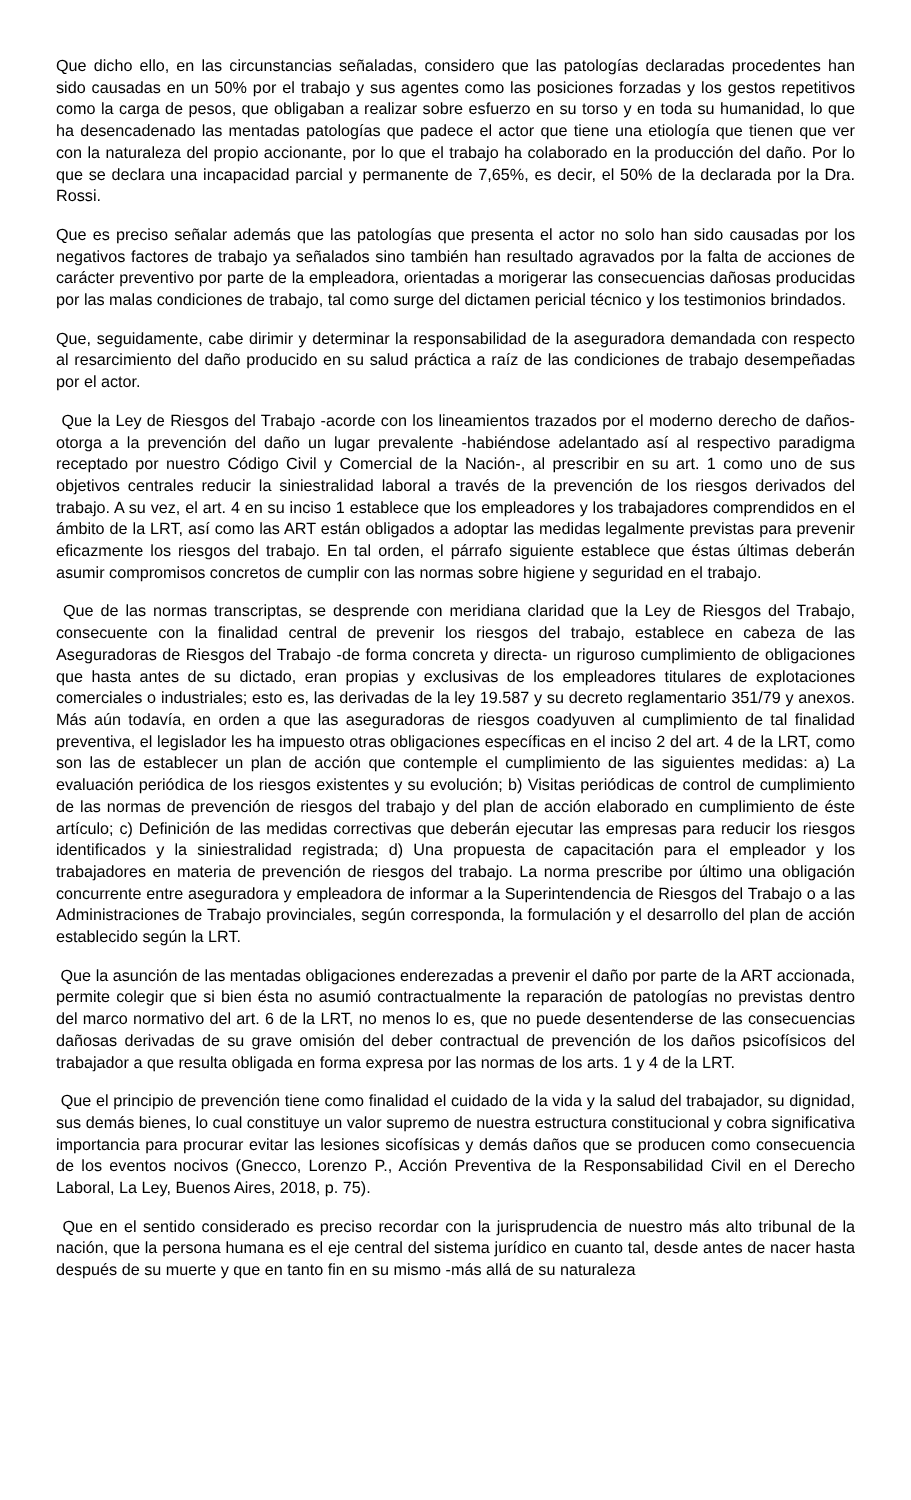Que dicho ello, en las circunstancias señaladas, considero que las patologías declaradas procedentes han sido causadas en un 50% por el trabajo y sus agentes como las posiciones forzadas y los gestos repetitivos como la carga de pesos, que obligaban a realizar sobre esfuerzo en su torso y en toda su humanidad, lo que ha desencadenado las mentadas patologías que padece el actor que tiene una etiología que tienen que ver con la naturaleza del propio accionante, por lo que el trabajo ha colaborado en la producción del daño. Por lo que se declara una incapacidad parcial y permanente de 7,65%, es decir, el 50% de la declarada por la Dra. Rossi.
Que es preciso señalar además que las patologías que presenta el actor no solo han sido causadas por los negativos factores de trabajo ya señalados sino también han resultado agravados por la falta de acciones de carácter preventivo por parte de la empleadora, orientadas a morigerar las consecuencias dañosas producidas por las malas condiciones de trabajo, tal como surge del dictamen pericial técnico y los testimonios brindados.
Que, seguidamente, cabe dirimir y determinar la responsabilidad de la aseguradora demandada con respecto al resarcimiento del daño producido en su salud práctica a raíz de las condiciones de trabajo desempeñadas por el actor.
Que la Ley de Riesgos del Trabajo -acorde con los lineamientos trazados por el moderno derecho de daños- otorga a la prevención del daño un lugar prevalente -habiéndose adelantado así al respectivo paradigma receptado por nuestro Código Civil y Comercial de la Nación-, al prescribir en su art. 1 como uno de sus objetivos centrales reducir la siniestralidad laboral a través de la prevención de los riesgos derivados del trabajo. A su vez, el art. 4 en su inciso 1 establece que los empleadores y los trabajadores comprendidos en el ámbito de la LRT, así como las ART están obligados a adoptar las medidas legalmente previstas para prevenir eficazmente los riesgos del trabajo. En tal orden, el párrafo siguiente establece que éstas últimas deberán asumir compromisos concretos de cumplir con las normas sobre higiene y seguridad en el trabajo.
Que de las normas transcriptas, se desprende con meridiana claridad que la Ley de Riesgos del Trabajo, consecuente con la finalidad central de prevenir los riesgos del trabajo, establece en cabeza de las Aseguradoras de Riesgos del Trabajo -de forma concreta y directa- un riguroso cumplimiento de obligaciones que hasta antes de su dictado, eran propias y exclusivas de los empleadores titulares de explotaciones comerciales o industriales; esto es, las derivadas de la ley 19.587 y su decreto reglamentario 351/79 y anexos. Más aún todavía, en orden a que las aseguradoras de riesgos coadyuven al cumplimiento de tal finalidad preventiva, el legislador les ha impuesto otras obligaciones específicas en el inciso 2 del art. 4 de la LRT, como son las de establecer un plan de acción que contemple el cumplimiento de las siguientes medidas: a) La evaluación periódica de los riesgos existentes y su evolución; b) Visitas periódicas de control de cumplimiento de las normas de prevención de riesgos del trabajo y del plan de acción elaborado en cumplimiento de éste artículo; c) Definición de las medidas correctivas que deberán ejecutar las empresas para reducir los riesgos identificados y la siniestralidad registrada; d) Una propuesta de capacitación para el empleador y los trabajadores en materia de prevención de riesgos del trabajo. La norma prescribe por último una obligación concurrente entre aseguradora y empleadora de informar a la Superintendencia de Riesgos del Trabajo o a las Administraciones de Trabajo provinciales, según corresponda, la formulación y el desarrollo del plan de acción establecido según la LRT.
Que la asunción de las mentadas obligaciones enderezadas a prevenir el daño por parte de la ART accionada, permite colegir que si bien ésta no asumió contractualmente la reparación de patologías no previstas dentro del marco normativo del art. 6 de la LRT, no menos lo es, que no puede desentenderse de las consecuencias dañosas derivadas de su grave omisión del deber contractual de prevención de los daños psicofísicos del trabajador a que resulta obligada en forma expresa por las normas de los arts. 1 y 4 de la LRT.
Que el principio de prevención tiene como finalidad el cuidado de la vida y la salud del trabajador, su dignidad, sus demás bienes, lo cual constituye un valor supremo de nuestra estructura constitucional y cobra significativa importancia para procurar evitar las lesiones sicofísicas y demás daños que se producen como consecuencia de los eventos nocivos (Gnecco, Lorenzo P., Acción Preventiva de la Responsabilidad Civil en el Derecho Laboral, La Ley, Buenos Aires, 2018, p. 75).
Que en el sentido considerado es preciso recordar con la jurisprudencia de nuestro más alto tribunal de la nación, que la persona humana es el eje central del sistema jurídico en cuanto tal, desde antes de nacer hasta después de su muerte y que en tanto fin en su mismo -más allá de su naturaleza